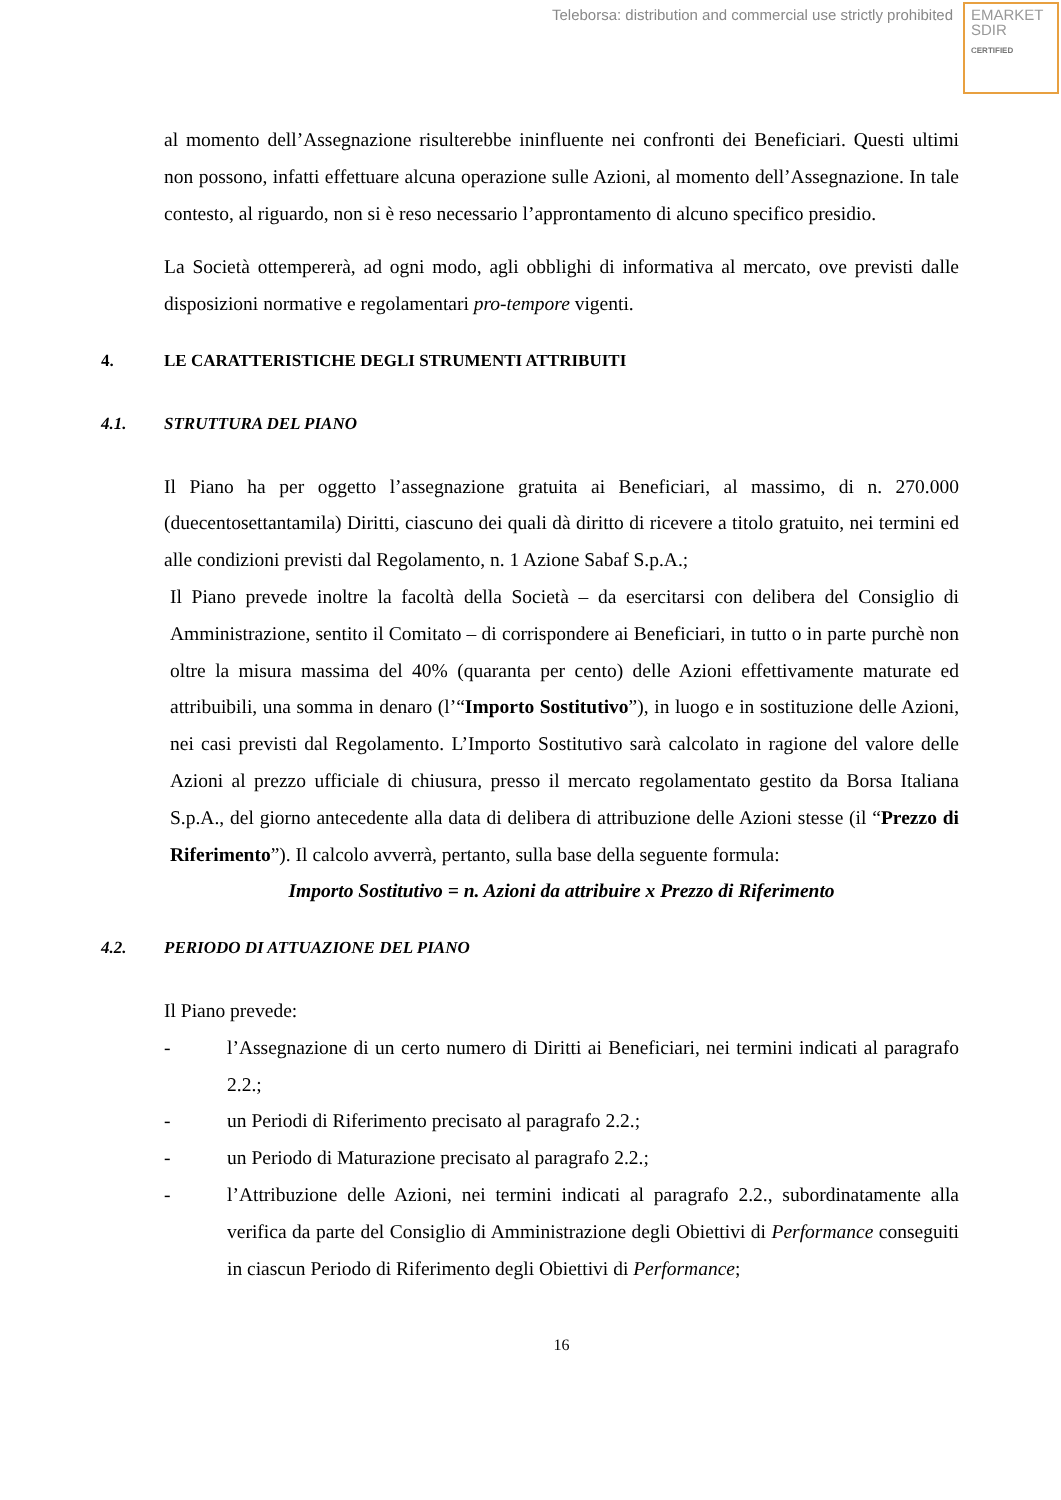Teleborsa: distribution and commercial use strictly prohibited
EMARKET
SDIR
CERTIFIED
al momento dell’Assegnazione risulterebbe ininfluente nei confronti dei Beneficiari. Questi ultimi non possono, infatti effettuare alcuna operazione sulle Azioni, al momento dell’Assegnazione. In tale contesto, al riguardo, non si è reso necessario l’approntamento di alcuno specifico presidio.
La Società ottempererà, ad ogni modo, agli obblighi di informativa al mercato, ove previsti dalle disposizioni normative e regolamentari pro-tempore vigenti.
4. LE CARATTERISTICHE DEGLI STRUMENTI ATTRIBUITI
4.1. STRUTTURA DEL PIANO
Il Piano ha per oggetto l’assegnazione gratuita ai Beneficiari, al massimo, di n. 270.000 (duecentosettantamila) Diritti, ciascuno dei quali dà diritto di ricevere a titolo gratuito, nei termini ed alle condizioni previsti dal Regolamento, n. 1 Azione Sabaf S.p.A.;
Il Piano prevede inoltre la facoltà della Società – da esercitarsi con delibera del Consiglio di Amministrazione, sentito il Comitato – di corrispondere ai Beneficiari, in tutto o in parte purchè non oltre la misura massima del 40% (quaranta per cento) delle Azioni effettivamente maturate ed attribuibili, una somma in denaro (l’“Importo Sostitutivo”), in luogo e in sostituzione delle Azioni, nei casi previsti dal Regolamento. L’Importo Sostitutivo sarà calcolato in ragione del valore delle Azioni al prezzo ufficiale di chiusura, presso il mercato regolamentato gestito da Borsa Italiana S.p.A., del giorno antecedente alla data di delibera di attribuzione delle Azioni stesse (il “Prezzo di Riferimento”). Il calcolo avverrà, pertanto, sulla base della seguente formula:
Importo Sostitutivo = n. Azioni da attribuire x Prezzo di Riferimento
4.2. PERIODO DI ATTUAZIONE DEL PIANO
Il Piano prevede:
- l’Assegnazione di un certo numero di Diritti ai Beneficiari, nei termini indicati al paragrafo 2.2.;
- un Periodi di Riferimento precisato al paragrafo 2.2.;
- un Periodo di Maturazione precisato al paragrafo 2.2.;
- l’Attribuzione delle Azioni, nei termini indicati al paragrafo 2.2., subordinatamente alla verifica da parte del Consiglio di Amministrazione degli Obiettivi di Performance conseguiti in ciascun Periodo di Riferimento degli Obiettivi di Performance;
16